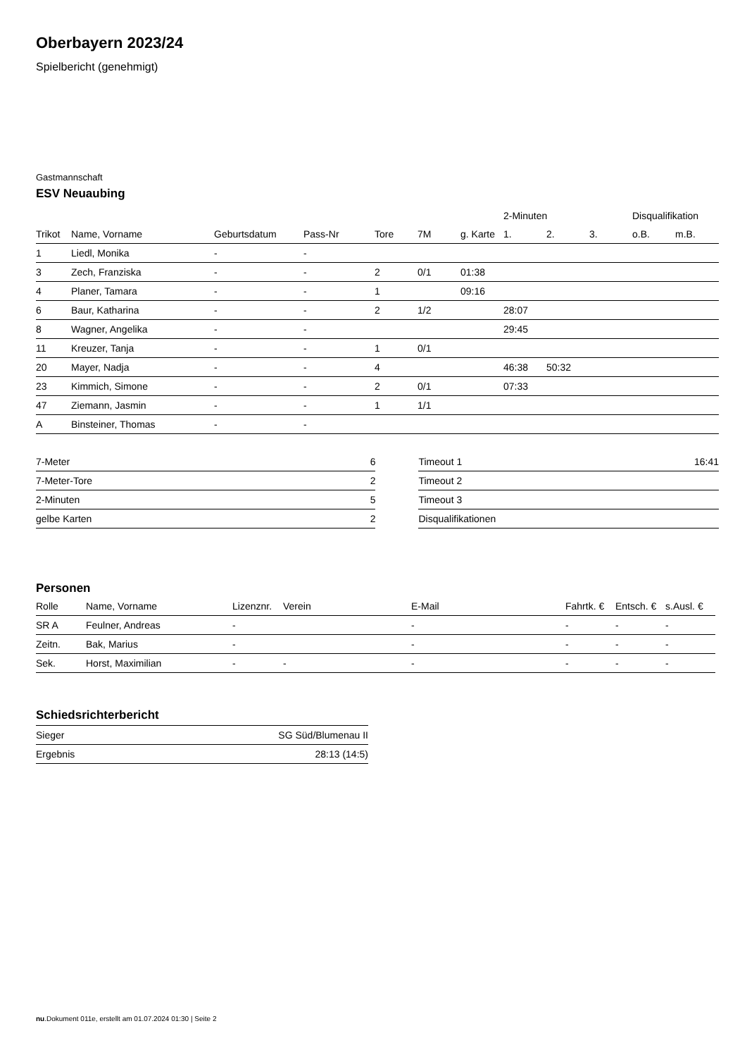Oberbayern 2023/24
Spielbericht (genehmigt)
Gastmannschaft
ESV Neuaubing
| | | | | | | | 2-Minuten | | | Disqualifikation | |
| --- | --- | --- | --- | --- | --- | --- | --- | --- | --- | --- | --- |
| Trikot | Name, Vorname | Geburtsdatum | Pass-Nr | Tore | 7M | g. Karte | 1. | 2. | 3. | o.B. | m.B. |
| 1 | Liedl, Monika | - | - | | | | | | | | |
| 3 | Zech, Franziska | - | - | 2 | 0/1 | 01:38 | | | | | |
| 4 | Planer, Tamara | - | - | 1 | | 09:16 | | | | | |
| 6 | Baur, Katharina | - | - | 2 | 1/2 | | 28:07 | | | | |
| 8 | Wagner, Angelika | - | - | | | | 29:45 | | | | |
| 11 | Kreuzer, Tanja | - | - | 1 | 0/1 | | | | | | |
| 20 | Mayer, Nadja | - | - | 4 | | | 46:38 | 50:32 | | | |
| 23 | Kimmich, Simone | - | - | 2 | 0/1 | | 07:33 | | | | |
| 47 | Ziemann, Jasmin | - | - | 1 | 1/1 | | | | | | |
| A | Binsteiner, Thomas | - | - | | | | | | | | |
| 7-Meter | 6 |
| 7-Meter-Tore | 2 |
| 2-Minuten | 5 |
| gelbe Karten | 2 |
| Timeout 1 | 16:41 |
| Timeout 2 | |
| Timeout 3 | |
| Disqualifikationen | |
Personen
| Rolle | Name, Vorname | Lizenznr. | Verein | E-Mail | Fahrtk. € | Entsch. € | s.Ausl. € |
| --- | --- | --- | --- | --- | --- | --- | --- |
| SR A | Feulner, Andreas | - | | - | - | - | - |
| Zeitn. | Bak, Marius | - | | - | - | - | - |
| Sek. | Horst, Maximilian | - | - | - | - | - | - |
Schiedsrichterbericht
| Sieger | SG Süd/Blumenau II |
| Ergebnis | 28:13 (14:5) |
nu.Dokument 011e, erstellt am 01.07.2024 01:30 | Seite 2